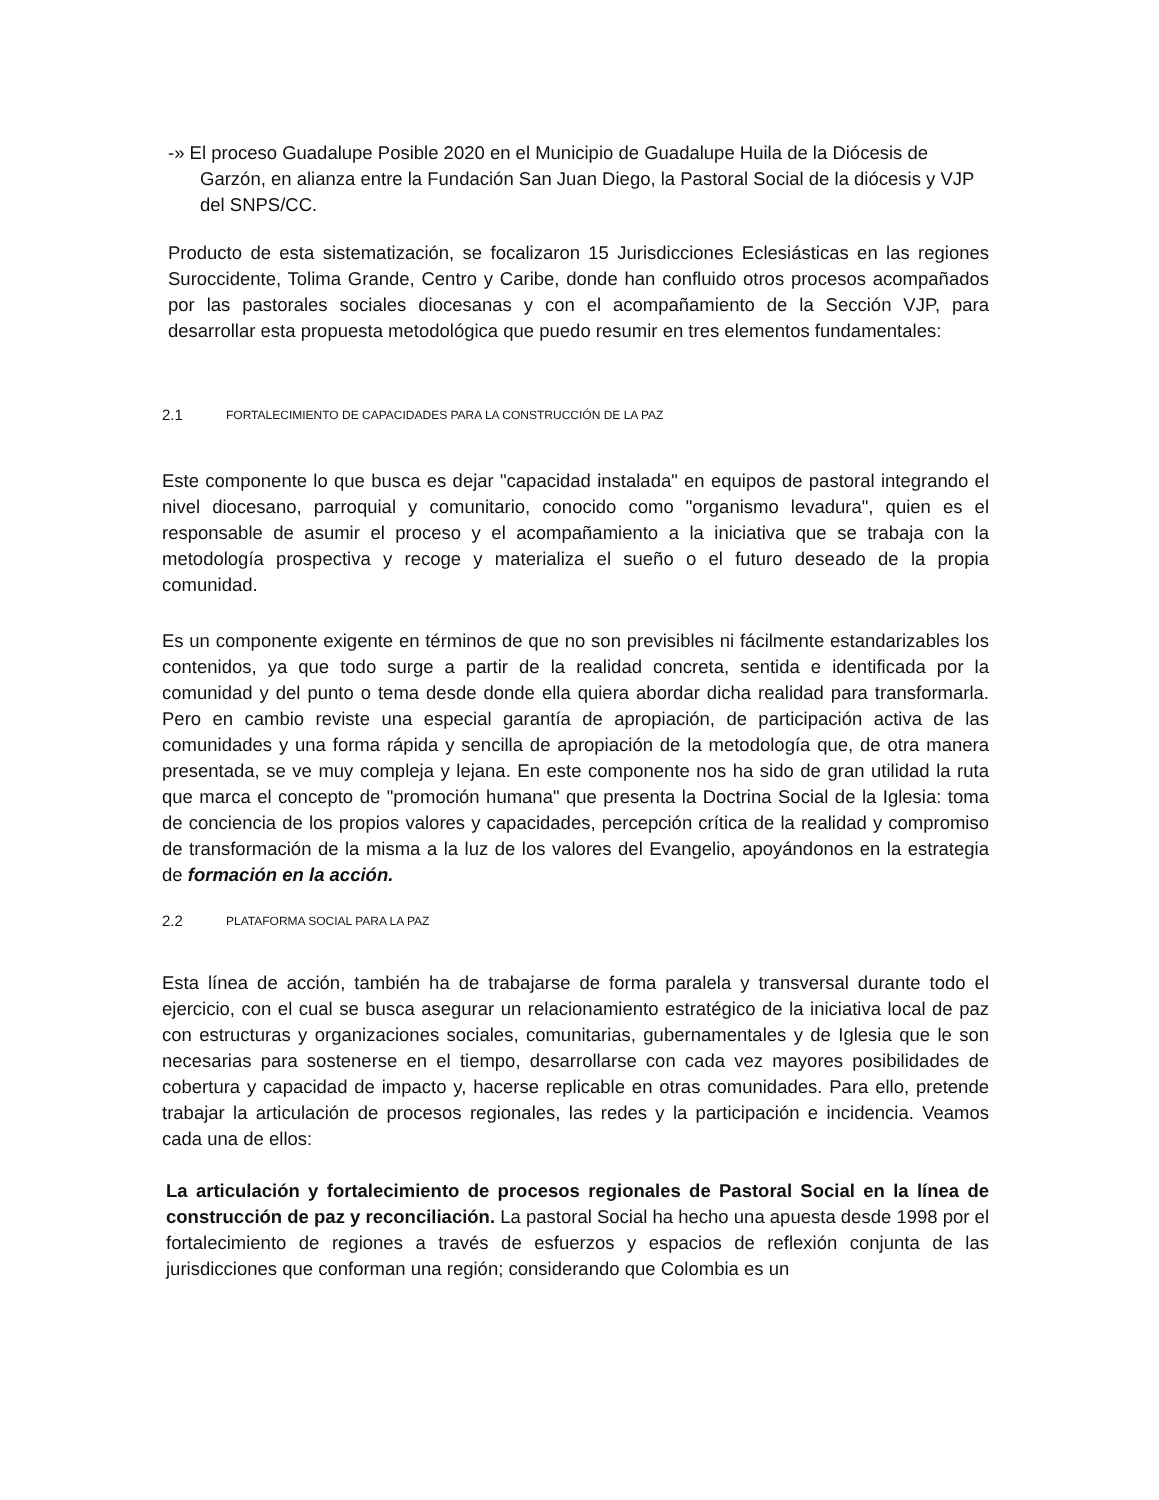-» El proceso Guadalupe Posible 2020 en el Municipio de Guadalupe Huila de la Diócesis de Garzón, en alianza entre la Fundación San Juan Diego, la Pastoral Social de la diócesis y VJP del SNPS/CC.
Producto de esta sistematización, se focalizaron 15 Jurisdicciones Eclesiásticas en las regiones Suroccidente, Tolima Grande, Centro y Caribe, donde han confluido otros procesos acompañados por las pastorales sociales diocesanas y con el acompañamiento de la Sección VJP, para desarrollar esta propuesta metodológica que puedo resumir en tres elementos fundamentales:
2.1 FORTALECIMIENTO DE CAPACIDADES PARA LA CONSTRUCCIÓN DE LA PAZ
Este componente lo que busca es dejar "capacidad instalada" en equipos de pastoral integrando el nivel diocesano, parroquial y comunitario, conocido como "organismo levadura", quien es el responsable de asumir el proceso y el acompañamiento a la iniciativa que se trabaja con la metodología prospectiva y recoge y materializa el sueño o el futuro deseado de la propia comunidad.
Es un componente exigente en términos de que no son previsibles ni fácilmente estandarizables los contenidos, ya que todo surge a partir de la realidad concreta, sentida e identificada por la comunidad y del punto o tema desde donde ella quiera abordar dicha realidad para transformarla. Pero en cambio reviste una especial garantía de apropiación, de participación activa de las comunidades y una forma rápida y sencilla de apropiación de la metodología que, de otra manera presentada, se ve muy compleja y lejana. En este componente nos ha sido de gran utilidad la ruta que marca el concepto de "promoción humana" que presenta la Doctrina Social de la Iglesia: toma de conciencia de los propios valores y capacidades, percepción crítica de la realidad y compromiso de transformación de la misma a la luz de los valores del Evangelio, apoyándonos en la estrategia de formación en la acción.
2.2 PLATAFORMA SOCIAL PARA LA PAZ
Esta línea de acción, también ha de trabajarse de forma paralela y transversal durante todo el ejercicio, con el cual se busca asegurar un relacionamiento estratégico de la iniciativa local de paz con estructuras y organizaciones sociales, comunitarias, gubernamentales y de Iglesia que le son necesarias para sostenerse en el tiempo, desarrollarse con cada vez mayores posibilidades de cobertura y capacidad de impacto y, hacerse replicable en otras comunidades. Para ello, pretende trabajar la articulación de procesos regionales, las redes y la participación e incidencia. Veamos cada una de ellos:
La articulación y fortalecimiento de procesos regionales de Pastoral Social en la línea de construcción de paz y reconciliación. La pastoral Social ha hecho una apuesta desde 1998 por el fortalecimiento de regiones a través de esfuerzos y espacios de reflexión conjunta de las jurisdicciones que conforman una región; considerando que Colombia es un